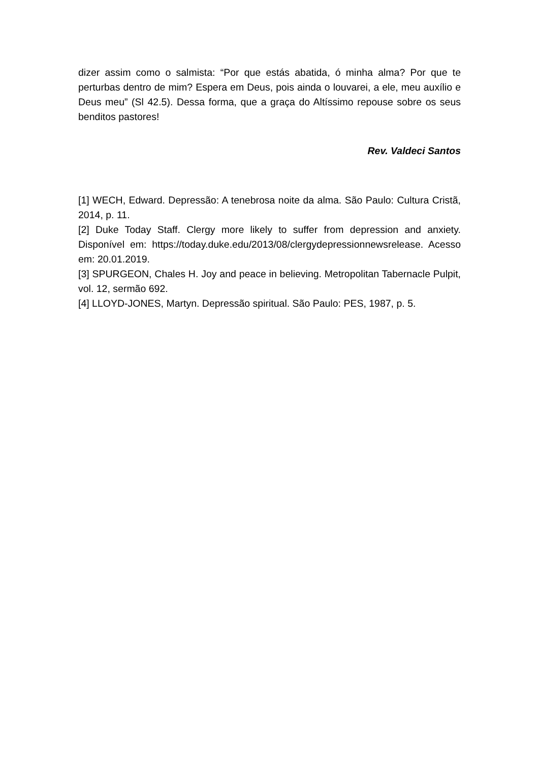dizer assim como o salmista: “Por que estás abatida, ó minha alma? Por que te perturbas dentro de mim? Espera em Deus, pois ainda o louvarei, a ele, meu auxílio e Deus meu” (Sl 42.5). Dessa forma, que a graça do Altíssimo repouse sobre os seus benditos pastores!
Rev. Valdeci Santos
[1] WECH, Edward. Depressão: A tenebrosa noite da alma. São Paulo: Cultura Cristã, 2014, p. 11.
[2] Duke Today Staff. Clergy more likely to suffer from depression and anxiety. Disponível em: https://today.duke.edu/2013/08/clergydepressionnewsrelease. Acesso em: 20.01.2019.
[3] SPURGEON, Chales H. Joy and peace in believing. Metropolitan Tabernacle Pulpit, vol. 12, sermão 692.
[4] LLOYD-JONES, Martyn. Depressão spiritual. São Paulo: PES, 1987, p. 5.